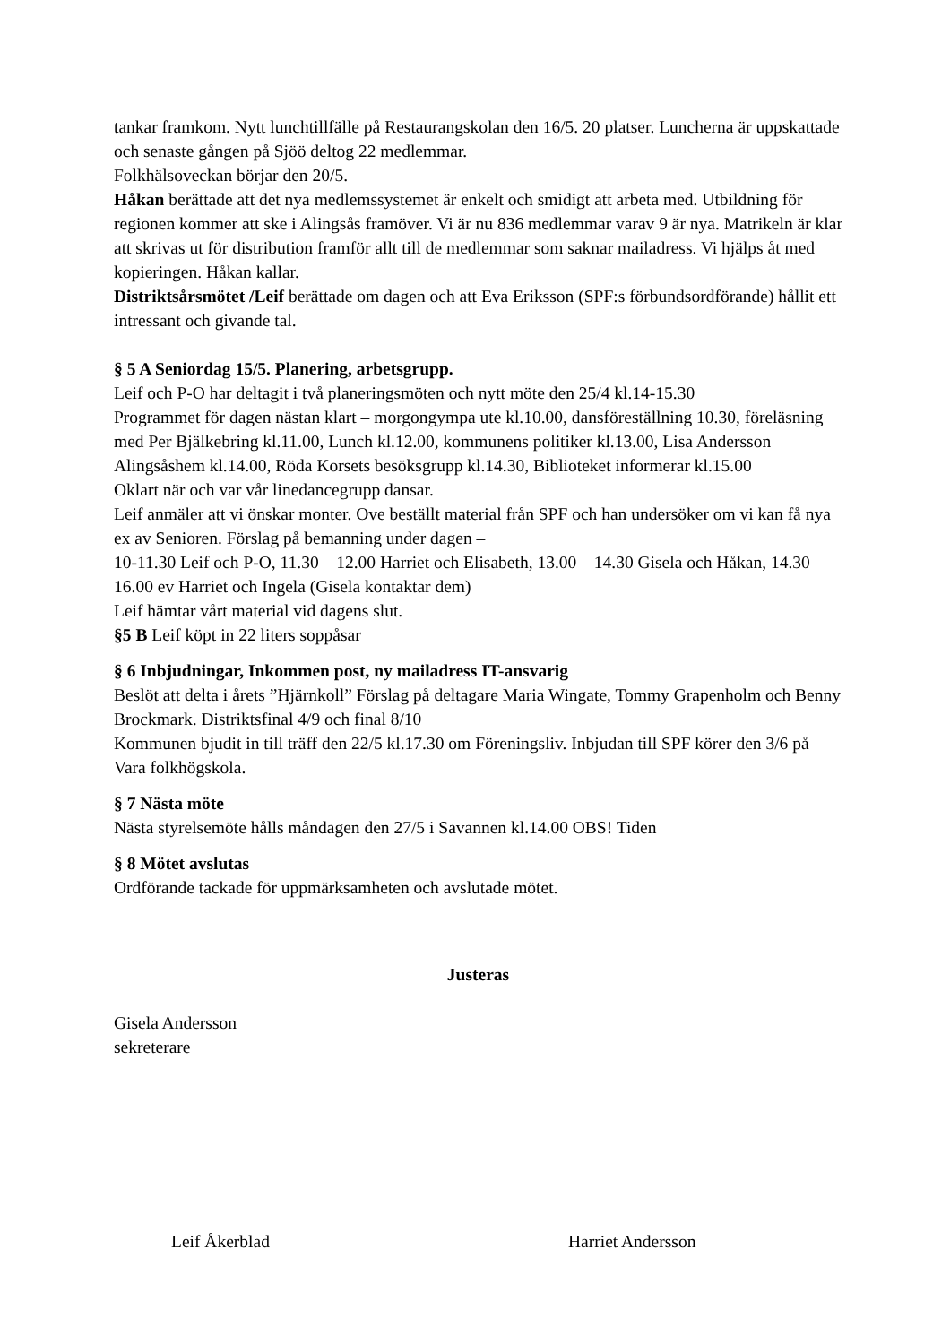tankar framkom. Nytt lunchtillfälle på Restaurangskolan den 16/5. 20 platser. Luncherna är uppskattade och senaste gången på Sjöö deltog 22 medlemmar.
Folkhälsoveckan börjar den 20/5.
Håkan berättade att det nya medlemssystemet är enkelt och smidigt att arbeta med. Utbildning för regionen kommer att ske i Alingsås framöver. Vi är nu 836 medlemmar varav 9 är nya. Matrikeln är klar att skrivas ut för distribution framför allt till de medlemmar som saknar mailadress. Vi hjälps åt med kopieringen. Håkan kallar.
Distriktsårsmötet /Leif berättade om dagen och att Eva Eriksson (SPF:s förbundsordförande) hållit ett intressant och givande tal.
§ 5 A Seniordag 15/5. Planering, arbetsgrupp.
Leif och P-O har deltagit i två planeringsmöten och nytt möte den 25/4 kl.14-15.30
Programmet för dagen nästan klart – morgongympa ute kl.10.00, dansföreställning 10.30, föreläsning med Per Bjälkebring kl.11.00, Lunch kl.12.00, kommunens politiker kl.13.00, Lisa Andersson Alingsåshem kl.14.00, Röda Korsets besöksgrupp kl.14.30, Biblioteket informerar kl.15.00
Oklart när och var vår linedancegrupp dansar.
Leif anmäler att vi önskar monter. Ove beställt material från SPF och han undersöker om vi kan få nya ex av Senioren. Förslag på bemanning under dagen –
10-11.30 Leif och P-O, 11.30 – 12.00 Harriet och Elisabeth, 13.00 – 14.30 Gisela och Håkan, 14.30 – 16.00 ev Harriet och Ingela (Gisela kontaktar dem)
Leif hämtar vårt material vid dagens slut.
§5 B Leif köpt in 22 liters soppåsar
§ 6 Inbjudningar, Inkommen post, ny mailadress IT-ansvarig
Beslöt att delta i årets ”Hjärnkoll” Förslag på deltagare Maria Wingate, Tommy Grapenholm och Benny Brockmark. Distriktsfinal 4/9 och final 8/10
Kommunen bjudit in till träff den 22/5 kl.17.30 om Föreningsliv. Inbjudan till SPF körer den 3/6 på Vara folkhögskola.
§ 7 Nästa möte
Nästa styrelsemöte hålls måndagen den 27/5 i Savannen kl.14.00 OBS! Tiden
§ 8 Mötet avslutas
Ordförande tackade för uppmärksamheten och avslutade mötet.
Justeras
Gisela Andersson
sekreterare
Leif Åkerblad Harriet Andersson